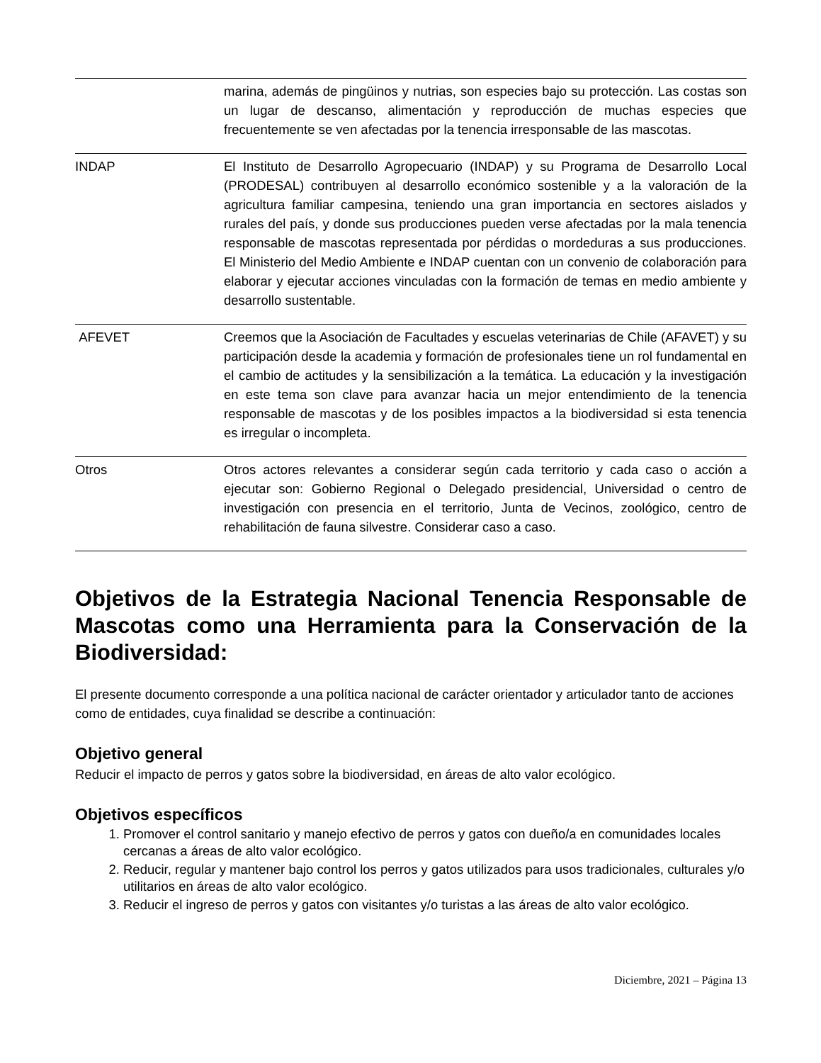| | marina, además de pingüinos y nutrias, son especies bajo su protección. Las costas son un lugar de descanso, alimentación y reproducción de muchas especies que frecuentemente se ven afectadas por la tenencia irresponsable de las mascotas. |
| INDAP | El Instituto de Desarrollo Agropecuario (INDAP) y su Programa de Desarrollo Local (PRODESAL) contribuyen al desarrollo económico sostenible y a la valoración de la agricultura familiar campesina, teniendo una gran importancia en sectores aislados y rurales del país, y donde sus producciones pueden verse afectadas por la mala tenencia responsable de mascotas representada por pérdidas o mordeduras a sus producciones. El Ministerio del Medio Ambiente e INDAP cuentan con un convenio de colaboración para elaborar y ejecutar acciones vinculadas con la formación de temas en medio ambiente y desarrollo sustentable. |
| AFEVET | Creemos que la Asociación de Facultades y escuelas veterinarias de Chile (AFAVET) y su participación desde la academia y formación de profesionales tiene un rol fundamental en el cambio de actitudes y la sensibilización a la temática. La educación y la investigación en este tema son clave para avanzar hacia un mejor entendimiento de la tenencia responsable de mascotas y de los posibles impactos a la biodiversidad si esta tenencia es irregular o incompleta. |
| Otros | Otros actores relevantes a considerar según cada territorio y cada caso o acción a ejecutar son: Gobierno Regional o Delegado presidencial, Universidad o centro de investigación con presencia en el territorio, Junta de Vecinos, zoológico, centro de rehabilitación de fauna silvestre. Considerar caso a caso. |
Objetivos de la Estrategia Nacional Tenencia Responsable de Mascotas como una Herramienta para la Conservación de la Biodiversidad:
El presente documento corresponde a una política nacional de carácter orientador y articulador tanto de acciones como de entidades, cuya finalidad se describe a continuación:
Objetivo general
Reducir el impacto de perros y gatos sobre la biodiversidad, en áreas de alto valor ecológico.
Objetivos específicos
1. Promover el control sanitario y manejo efectivo de perros y gatos con dueño/a en comunidades locales cercanas a áreas de alto valor ecológico.
2. Reducir, regular y mantener bajo control los perros y gatos utilizados para usos tradicionales, culturales y/o utilitarios en áreas de alto valor ecológico.
3. Reducir el ingreso de perros y gatos con visitantes y/o turistas a las áreas de alto valor ecológico.
Diciembre, 2021 – Página 13